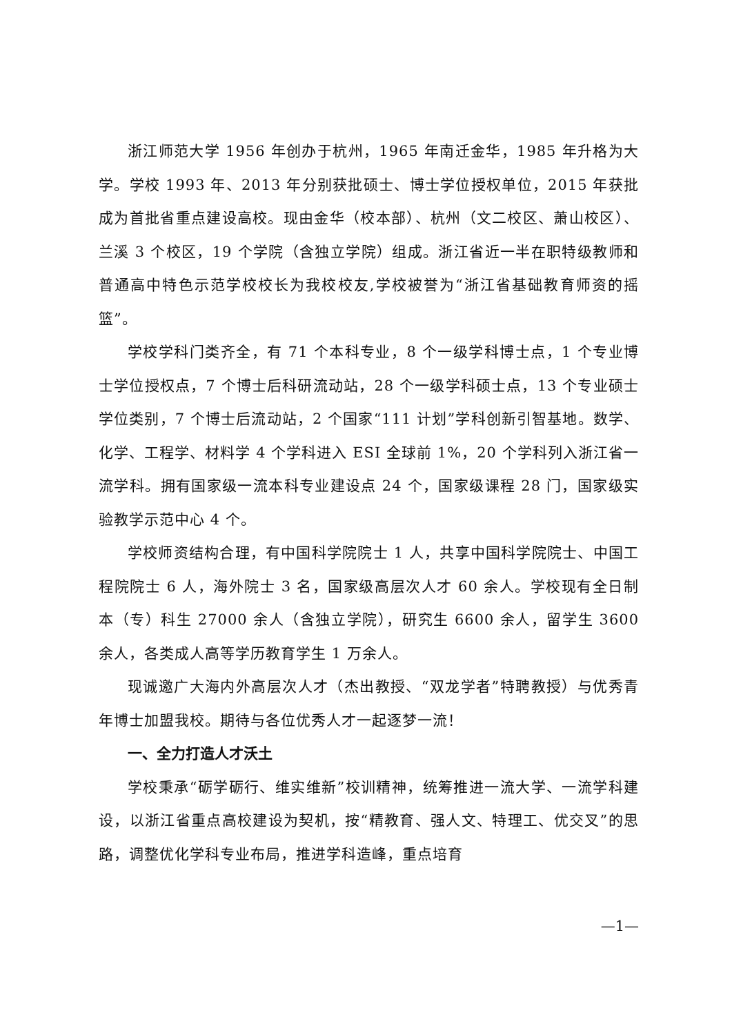浙江师范大学 1956 年创办于杭州，1965 年南迁金华，1985 年升格为大学。学校 1993 年、2013 年分别获批硕士、博士学位授权单位，2015 年获批成为首批省重点建设高校。现由金华（校本部）、杭州（文二校区、萧山校区）、兰溪 3 个校区，19 个学院（含独立学院）组成。浙江省近一半在职特级教师和普通高中特色示范学校校长为我校校友,学校被誉为“浙江省基础教育师资的摇篮”。
学校学科门类齐全，有 71 个本科专业，8 个一级学科博士点，1 个专业博士学位授权点，7 个博士后科研流动站，28 个一级学科硕士点，13 个专业硕士学位类别，7 个博士后流动站，2 个国家“111 计划”学科创新引智基地。数学、化学、工程学、材料学 4 个学科进入 ESI 全球前 1%，20 个学科列入浙江省一流学科。拥有国家级一流本科专业建设点 24 个，国家级课程 28 门，国家级实验教学示范中心 4 个。
学校师资结构合理，有中国科学院院士 1 人，共享中国科学院院士、中国工程院院士 6 人，海外院士 3 名，国家级高层次人才 60 余人。学校现有全日制本（专）科生 27000 余人（含独立学院），研究生 6600 余人，留学生 3600 余人，各类成人高等学历教育学生 1 万余人。
现诚邀广大海内外高层次人才（杰出教授、“双龙学者”特聘教授）与优秀青年博士加盟我校。期待与各位优秀人才一起逐梦一流！
一、全力打造人才沃土
学校秉承“砺学砺行、维实维新”校训精神，统筹推进一流大学、一流学科建设，以浙江省重点高校建设为契机，按“精教育、强人文、特理工、优交叉”的思路，调整优化学科专业布局，推进学科造峰，重点培育
—1—